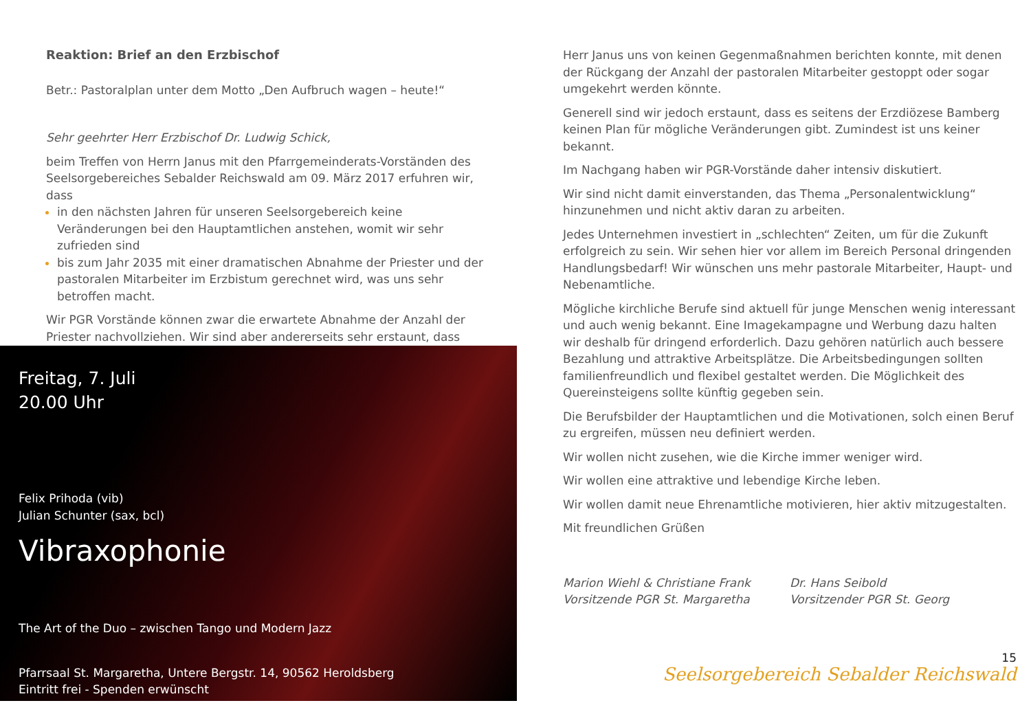Reaktion: Brief an den Erzbischof
Betr.: Pastoralplan unter dem Motto „Den Aufbruch wagen – heute!“
Sehr geehrter Herr Erzbischof Dr. Ludwig Schick,
beim Treffen von Herrn Janus mit den Pfarrgemeinderats-Vorständen des Seelsorgebereiches Sebalder Reichswald am 09. März 2017 erfuhren wir, dass
in den nächsten Jahren für unseren Seelsorgebereich keine Veränderungen bei den Hauptamtlichen anstehen, womit wir sehr zufrieden sind
bis zum Jahr 2035 mit einer dramatischen Abnahme der Priester und der pastoralen Mitarbeiter im Erzbistum gerechnet wird, was uns sehr betroffen macht.
Wir PGR Vorstände können zwar die erwartete Abnahme der Anzahl der Priester nachvollziehen. Wir sind aber andererseits sehr erstaunt, dass
Freitag, 7. Juli
20.00 Uhr
Felix Prihoda (vib)
Julian Schunter (sax, bcl)
Vibraxophonie
The Art of the Duo – zwischen Tango und Modern Jazz
Pfarrsaal St. Margaretha, Untere Bergstr. 14, 90562 Heroldsberg
Eintritt frei - Spenden erwünscht
Herr Janus uns von keinen Gegenmaßnahmen berichten konnte, mit denen der Rückgang der Anzahl der pastoralen Mitarbeiter gestoppt oder sogar umgekehrt werden könnte.
Generell sind wir jedoch erstaunt, dass es seitens der Erzdiözese Bamberg keinen Plan für mögliche Veränderungen gibt. Zumindest ist uns keiner bekannt.
Im Nachgang haben wir PGR-Vorstände daher intensiv diskutiert.
Wir sind nicht damit einverstanden, das Thema „Personalentwicklung“ hinzunehmen und nicht aktiv daran zu arbeiten.
Jedes Unternehmen investiert in „schlechten“ Zeiten, um für die Zukunft erfolgreich zu sein. Wir sehen hier vor allem im Bereich Personal dringenden Handlungsbedarf! Wir wünschen uns mehr pastorale Mitarbeiter, Haupt- und Nebenamtliche.
Mögliche kirchliche Berufe sind aktuell für junge Menschen wenig interessant und auch wenig bekannt. Eine Imagekampagne und Werbung dazu halten wir deshalb für dringend erforderlich. Dazu gehören natürlich auch bessere Bezahlung und attraktive Arbeitsplätze. Die Arbeitsbedingungen sollten familienfreundlich und flexibel gestaltet werden. Die Möglichkeit des Quereinsteigens sollte künftig gegeben sein.
Die Berufsbilder der Hauptamtlichen und die Motivationen, solch einen Beruf zu ergreifen, müssen neu definiert werden.
Wir wollen nicht zusehen, wie die Kirche immer weniger wird.
Wir wollen eine attraktive und lebendige Kirche leben.
Wir wollen damit neue Ehrenamtliche motivieren, hier aktiv mitzugestalten.
Mit freundlichen Grüßen
Marion Wiehl & Christiane Frank
Vorsitzende PGR St. Margaretha
Dr. Hans Seibold
Vorsitzender PGR St. Georg
15
Seelsorgebereich Sebalder Reichswald